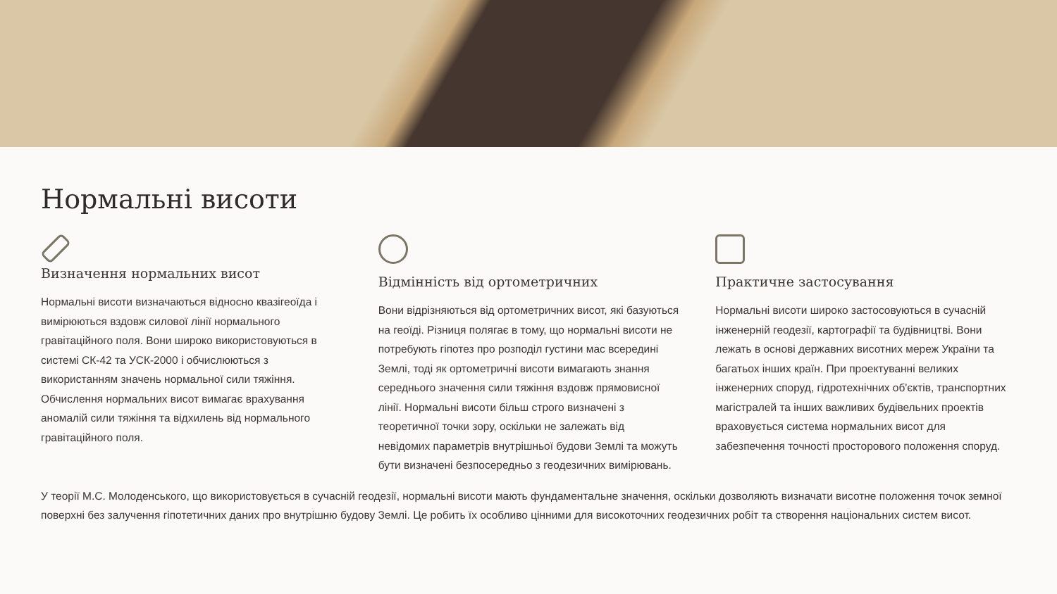Нормальні висоти
Визначення нормальних висот
Нормальні висоти визначаються відносно квазігеоїда і вимірюються вздовж силової лінії нормального гравітаційного поля. Вони широко використовуються в системі СК-42 та УСК-2000 і обчислюються з використанням значень нормальної сили тяжіння. Обчислення нормальних висот вимагає врахування аномалій сили тяжіння та відхилень від нормального гравітаційного поля.
Відмінність від ортометричних
Вони відрізняються від ортометричних висот, які базуються на геоїді. Різниця полягає в тому, що нормальні висоти не потребують гіпотез про розподіл густини мас всередині Землі, тоді як ортометричні висоти вимагають знання середнього значення сили тяжіння вздовж прямовисної лінії. Нормальні висоти більш строго визначені з теоретичної точки зору, оскільки не залежать від невідомих параметрів внутрішньої будови Землі та можуть бути визначені безпосередньо з геодезичних вимірювань.
Практичне застосування
Нормальні висоти широко застосовуються в сучасній інженерній геодезії, картографії та будівництві. Вони лежать в основі державних висотних мереж України та багатьох інших країн. При проектуванні великих інженерних споруд, гідротехнічних об'єктів, транспортних магістралей та інших важливих будівельних проектів враховується система нормальних висот для забезпечення точності просторового положення споруд.
У теорії М.С. Молоденського, що використовується в сучасній геодезії, нормальні висоти мають фундаментальне значення, оскільки дозволяють визначати висотне положення точок земної поверхні без залучення гіпотетичних даних про внутрішню будову Землі. Це робить їх особливо цінними для високоточних геодезичних робіт та створення національних систем висот.